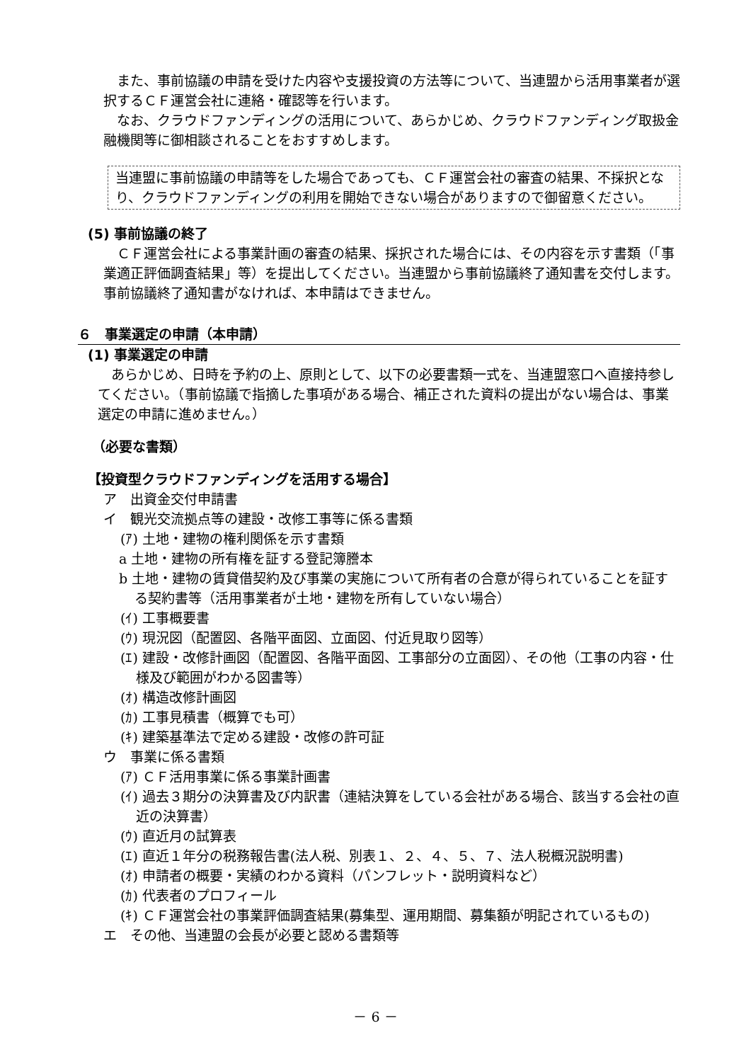また、事前協議の申請を受けた内容や支援投資の方法等について、当連盟から活用事業者が選択するＣＦ運営会社に連絡・確認等を行います。
なお、クラウドファンディングの活用について、あらかじめ、クラウドファンディング取扱金融機関等に御相談されることをおすすめします。
当連盟に事前協議の申請等をした場合であっても、ＣＦ運営会社の審査の結果、不採択となり、クラウドファンディングの利用を開始できない場合がありますので御留意ください。
(5) 事前協議の終了
ＣＦ運営会社による事業計画の審査の結果、採択された場合には、その内容を示す書類（「事業適正評価調査結果」等）を提出してください。当連盟から事前協議終了通知書を交付します。事前協議終了通知書がなければ、本申請はできません。
６　事業選定の申請（本申請）
(1) 事業選定の申請
あらかじめ、日時を予約の上、原則として、以下の必要書類一式を、当連盟窓口へ直接持参してください。（事前協議で指摘した事項がある場合、補正された資料の提出がない場合は、事業選定の申請に進めません。）
（必要な書類）
【投資型クラウドファンディングを活用する場合】
ア　出資金交付申請書
イ　観光交流拠点等の建設・改修工事等に係る書類
(ｱ) 土地・建物の権利関係を示す書類
a 土地・建物の所有権を証する登記簿謄本
b 土地・建物の賃貸借契約及び事業の実施について所有者の合意が得られていることを証する契約書等（活用事業者が土地・建物を所有していない場合）
(ｲ) 工事概要書
(ｳ) 現況図（配置図、各階平面図、立面図、付近見取り図等）
(ｴ) 建設・改修計画図（配置図、各階平面図、工事部分の立面図）、その他（工事の内容・仕様及び範囲がわかる図書等）
(ｵ) 構造改修計画図
(ｶ) 工事見積書（概算でも可）
(ｷ) 建築基準法で定める建設・改修の許可証
ウ　事業に係る書類
(ｱ) ＣＦ活用事業に係る事業計画書
(ｲ) 過去３期分の決算書及び内訳書（連結決算をしている会社がある場合、該当する会社の直近の決算書）
(ｳ) 直近月の試算表
(ｴ) 直近１年分の税務報告書(法人税、別表１、２、４、５、７、法人税概況説明書)
(ｵ) 申請者の概要・実績のわかる資料（パンフレット・説明資料など）
(ｶ) 代表者のプロフィール
(ｷ) ＣＦ運営会社の事業評価調査結果(募集型、運用期間、募集額が明記されているもの)
エ　その他、当連盟の会長が必要と認める書類等
－ 6 －